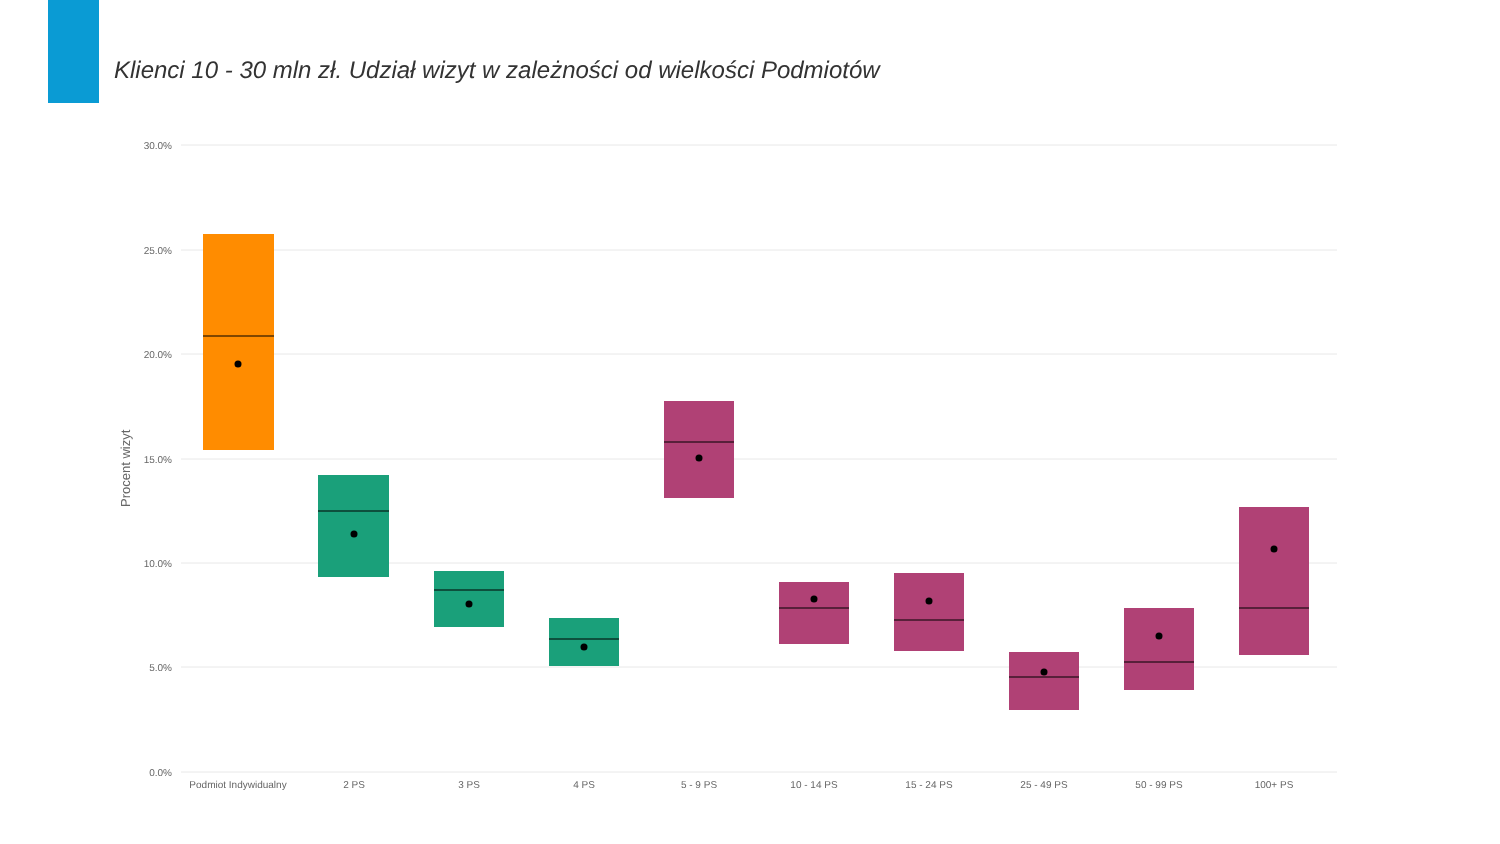Klienci 10 - 30 mln zł. Udział wizyt w zależności od wielkości Podmiotów
30.0%
25.0%
20.0%
15.0%
10.0%
5.0%
0.0%
Procent wizyt
Podmiot Indywidualny
2 PS
3 PS
4 PS
5 - 9 PS
10 - 14 PS
15 - 24 PS
25 - 49 PS
50 - 99 PS
100+ PS